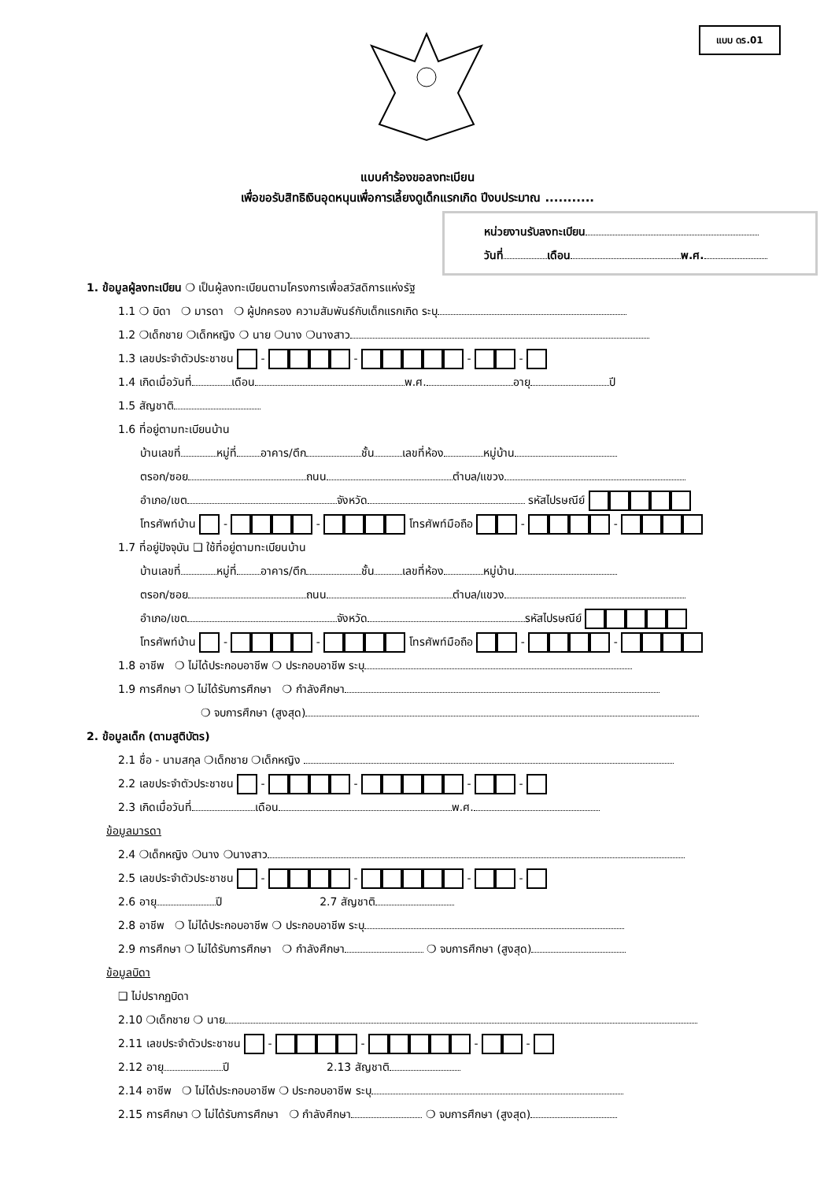แบบ ดร.01
แบบคำร้องขอลงทะเบียน
เพื่อขอรับสิทธิเงินอุดหนุนเพื่อการเลี้ยงดูเด็กแรกเกิด ปีงบประมาณ ...........
หน่วยงานรับลงทะเบียน
วันที่ เดือน พ.ศ.
1. ข้อมูลผู้ลงทะเบียน ❍ เป็นผู้ลงทะเบียนตามโครงการเพื่อสวัสดิการแห่งรัฐ
1.1 ❍ บิดา ❍ มารดา ❍ ผู้ปกครอง ความสัมพันธ์กับเด็กแรกเกิด ระบุ
1.2 ❍เด็กชาย ❍เด็กหญิง ❍ นาย ❍นาง ❍นางสาว
1.3 เลขประจำตัวประชาชน - - - -
1.4 เกิดเมื่อวันที่ เดือน พ.ศ. อายุ ปี
1.5 สัญชาติ
1.6 ที่อยู่ตามทะเบียนบ้าน
บ้านเลขที่ หมู่ที่ อาคาร/ตึก ชั้น เลขที่ห้อง หมู่บ้าน
ตรอก/ซอย ถนน ตำบล/แขวง
อำเภอ/เขต จังหวัด รหัสไปรษณีย์
โทรศัพท์บ้าน - - โทรศัพท์มือถือ - -
1.7 ที่อยู่ปัจจุบัน ❑ ใช้ที่อยู่ตามทะเบียนบ้าน
บ้านเลขที่ หมู่ที่ อาคาร/ตึก ชั้น เลขที่ห้อง หมู่บ้าน
ตรอก/ซอย ถนน ตำบล/แขวง
อำเภอ/เขต จังหวัด รหัสไปรษณีย์
โทรศัพท์บ้าน - - โทรศัพท์มือถือ - -
1.8 อาชีพ ❍ ไม่ได้ประกอบอาชีพ ❍ ประกอบอาชีพ ระบุ
1.9 การศึกษา ❍ ไม่ได้รับการศึกษา ❍ กำลังศึกษา
❍ จบการศึกษา (สูงสุด)
2. ข้อมูลเด็ก (ตามสูติบัตร)
2.1 ชื่อ - นามสกุล ❍เด็กชาย ❍เด็กหญิง
2.2 เลขประจำตัวประชาชน - - - -
2.3 เกิดเมื่อวันที่ เดือน พ.ศ.
ข้อมูลมารดา
2.4 ❍เด็กหญิง ❍นาง ❍นางสาว
2.5 เลขประจำตัวประชาชน - - - -
2.6 อายุ ปี 2.7 สัญชาติ
2.8 อาชีพ ❍ ไม่ได้ประกอบอาชีพ ❍ ประกอบอาชีพ ระบุ
2.9 การศึกษา ❍ ไม่ได้รับการศึกษา ❍ กำลังศึกษา ❍ จบการศึกษา (สูงสุด)
ข้อมูลบิดา
❑ ไม่ปรากฏบิดา
2.10 ❍เด็กชาย ❍ นาย
2.11 เลขประจำตัวประชาชน - - - -
2.12 อายุ ปี 2.13 สัญชาติ
2.14 อาชีพ ❍ ไม่ได้ประกอบอาชีพ ❍ ประกอบอาชีพ ระบุ
2.15 การศึกษา ❍ ไม่ได้รับการศึกษา ❍ กำลังศึกษา ❍ จบการศึกษา (สูงสุด)